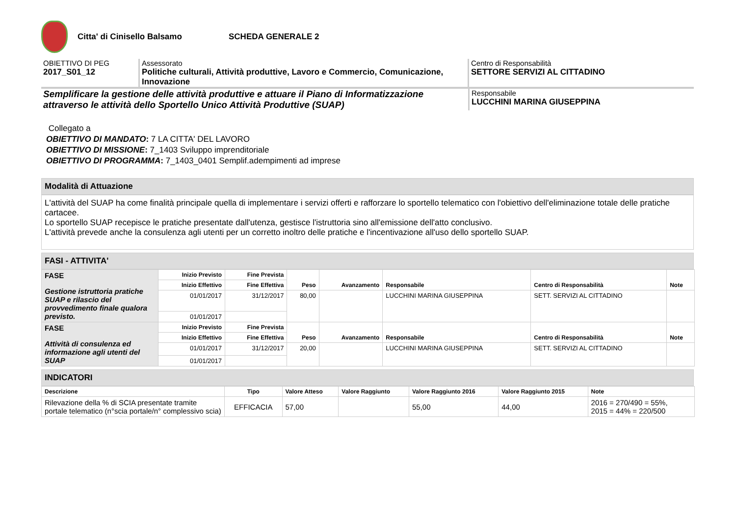Citta' di Cinisello Balsamo SCHEDA GENERALE 2
OBIETTIVO DI PEG
2017_S01_12
Assessorato
Politiche culturali, Attività produttive, Lavoro e Commercio, Comunicazione, Innovazione
Centro di Responsabilità
SETTORE SERVIZI AL CITTADINO
Semplificare la gestione delle attività produttive e attuare il Piano di Informatizzazione attraverso le attività dello Sportello Unico Attività Produttive (SUAP)
Responsabile
LUCCHINI MARINA GIUSEPPINA
Collegato a
OBIETTIVO DI MANDATO: 7 LA CITTA' DEL LAVORO
OBIETTIVO DI MISSIONE: 7_1403 Sviluppo imprenditoriale
OBIETTIVO DI PROGRAMMA: 7_1403_0401 Semplif.adempimenti ad imprese
Modalità di Attuazione
L'attività del SUAP ha come finalità principale quella di implementare i servizi offerti e rafforzare lo sportello telematico con l'obiettivo dell'eliminazione totale delle pratiche cartacee.
Lo sportello SUAP recepisce le pratiche presentate dall'utenza, gestisce l'istruttoria sino all'emissione dell'atto conclusivo.
L'attività prevede anche la consulenza agli utenti per un corretto inoltro delle pratiche e l'incentivazione all'uso dello sportello SUAP.
FASI - ATTIVITA'
| FASE Gestione istruttoria pratiche SUAP e rilascio del provvedimento finale qualora previsto. | Inizio Previsto | Fine Prevista | Peso | Avanzamento | Responsabile | Centro di Responsabilità | Note |
| | Inizio Effettivo | Fine Effettiva | | | | | |
| | 01/01/2017 | 31/12/2017 | 80,00 | | LUCCHINI MARINA GIUSEPPINA | SETT. SERVIZI AL CITTADINO | |
| | 01/01/2017 | | | | | | |
| FASE Attività di consulenza ed informazione agli utenti del SUAP | Inizio Previsto | Fine Prevista | Peso | Avanzamento | Responsabile | Centro di Responsabilità | Note |
| | Inizio Effettivo | Fine Effettiva | | | | | |
| | 01/01/2017 | 31/12/2017 | 20,00 | | LUCCHINI MARINA GIUSEPPINA | SETT. SERVIZI AL CITTADINO | |
| | 01/01/2017 | | | | | | |
INDICATORI
| Descrizione | Tipo | Valore Atteso | Valore Raggiunto | Valore Raggiunto 2016 | Valore Raggiunto 2015 | Note |
| --- | --- | --- | --- | --- | --- | --- |
| Rilevazione della % di SCIA presentate tramite portale telematico (n°scia portale/n° complessivo scia) | EFFICACIA | 57,00 | | 55,00 | 44,00 | 2016 = 270/490 = 55%, 2015 = 44% = 220/500 |